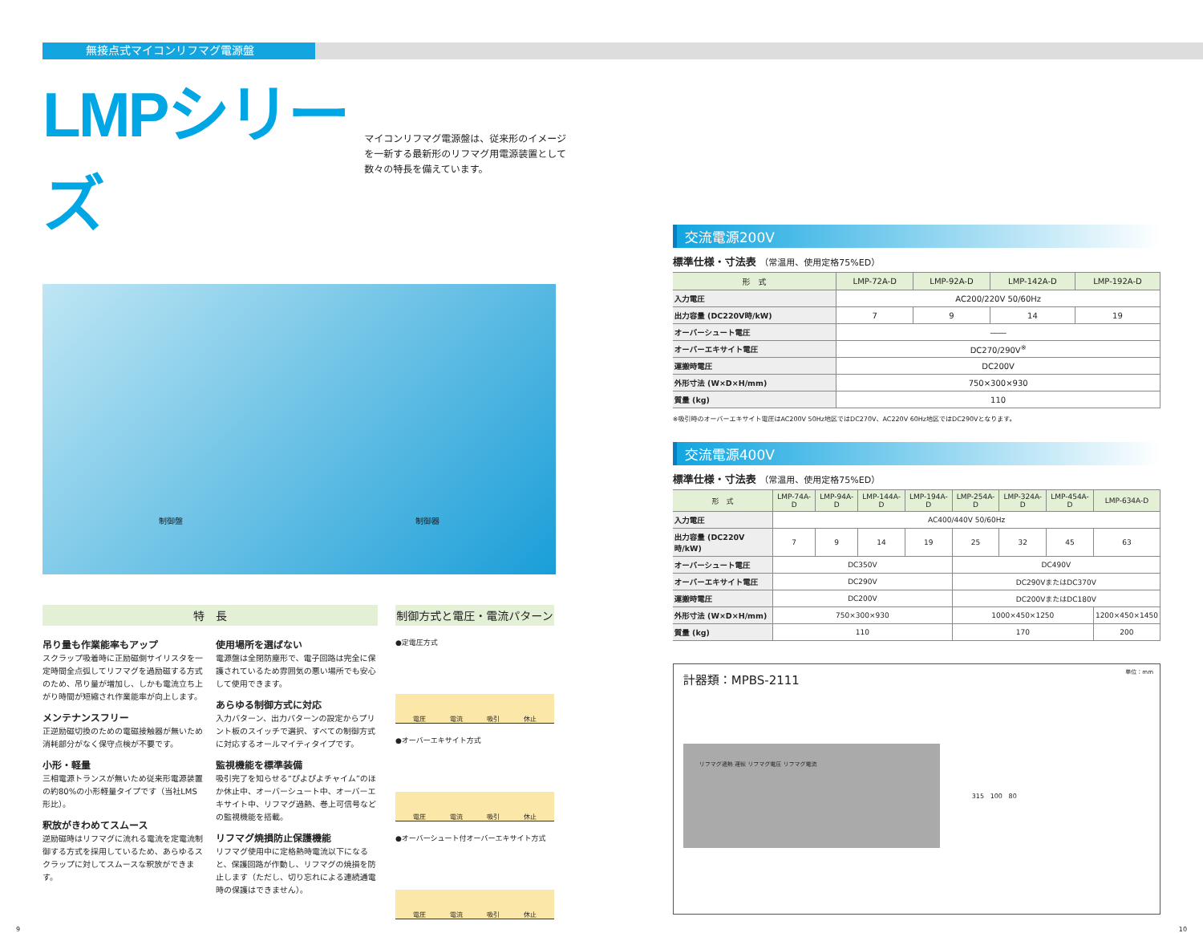無接点式マイコンリフマグ電源盤
LMPシリーズ
マイコンリフマグ電源盤は、従来形のイメージを一新する最新形のリフマグ用電源装置として数々の特長を備えています。
制御盤 制御器
特　長
吊り量も作業能率もアップ
スクラップ吸着時に正励磁側サイリスタを一定時間全点弧してリフマグを過励磁する方式のため、吊り量が増加し、しかも電流立ち上がり時間が短縮され作業能率が向上します。
メンテナンスフリー
正逆励磁切換のための電磁接触器が無いため消耗部分がなく保守点検が不要です。
小形・軽量
三相電源トランスが無いため従来形電源装置の約80%の小形軽量タイプです（当社LMS形比）。
釈放がきわめてスムース
逆励磁時はリフマグに流れる電流を定電流制御する方式を採用しているため、あらゆるスクラップに対してスムースな釈放ができます。
使用場所を選ばない
電源盤は全閉防塵形で、電子回路は完全に保護されているため雰囲気の悪い場所でも安心して使用できます。
あらゆる制御方式に対応
入力パターン、出力パターンの設定からプリント板のスイッチで選択、すべての制御方式に対応するオールマイティタイプです。
監視機能を標準装備
吸引完了を知らせる“ぴよぴよチャイム”のほか休止中、オーバーシュート中、オーバーエキサイト中、リフマグ過熱、巻上可信号などの監視機能を搭載。
リフマグ焼損防止保護機能
リフマグ使用中に定格熱時電流以下になると、保護回路が作動し、リフマグの焼損を防止します（ただし、切り忘れによる連続通電時の保護はできません）。
制御方式と電圧・電流パターン
●定電圧方式
電圧 電流 吸引 休止
●オーバーエキサイト方式
電圧 電流 吸引 休止
●オーバーシュート付オーバーエキサイト方式
電圧 電流 吸引 休止
交流電源200V
標準仕様・寸法表 （常温用、使用定格75%ED）
| 形 式 | LMP-72A-D | LMP-92A-D | LMP-142A-D | LMP-192A-D |
| --- | --- | --- | --- | --- |
| 入力電圧 | AC200/220V 50/60Hz | | | |
| 出力容量 (DC220V時/kW) | 7 | 9 | 14 | 19 |
| オーバーシュート電圧 | ―― | | | |
| オーバーエキサイト電圧 | DC270/290V<sup>※</sup> | | | |
| 運搬時電圧 | DC200V | | | |
| 外形寸法 (W×D×H/mm) | 750×300×930 | | | |
| 質量 (kg) | 110 | | | |
※吸引時のオーバーエキサイト電圧はAC200V 50Hz地区ではDC270V、AC220V 60Hz地区ではDC290Vとなります。
交流電源400V
標準仕様・寸法表 （常温用、使用定格75%ED）
| 形 式 | LMP-74A-D | LMP-94A-D | LMP-144A-D | LMP-194A-D | LMP-254A-D | LMP-324A-D | LMP-454A-D | LMP-634A-D |
| --- | --- | --- | --- | --- | --- | --- | --- | --- |
| 入力電圧 | AC400/440V 50/60Hz | | | | | | | |
| 出力容量 (DC220V時/kW) | 7 | 9 | 14 | 19 | 25 | 32 | 45 | 63 |
| オーバーシュート電圧 | DC350V | | | | DC490V | | | |
| オーバーエキサイト電圧 | DC290V | | | | DC290VまたはDC370V | | | |
| 運搬時電圧 | DC200V | | | | DC200VまたはDC180V | | | |
| 外形寸法 (W×D×H/mm) | 750×300×930 | | | | 1000×450×1250 | | | 1200×450×1450 |
| 質量 (kg) | 110 | | | | 170 | | | 200 |
計器類：MPBS-2111
単位：mm
リフマグ過熱 運転 リフマグ電圧 リフマグ電流
315 100 80
9 10